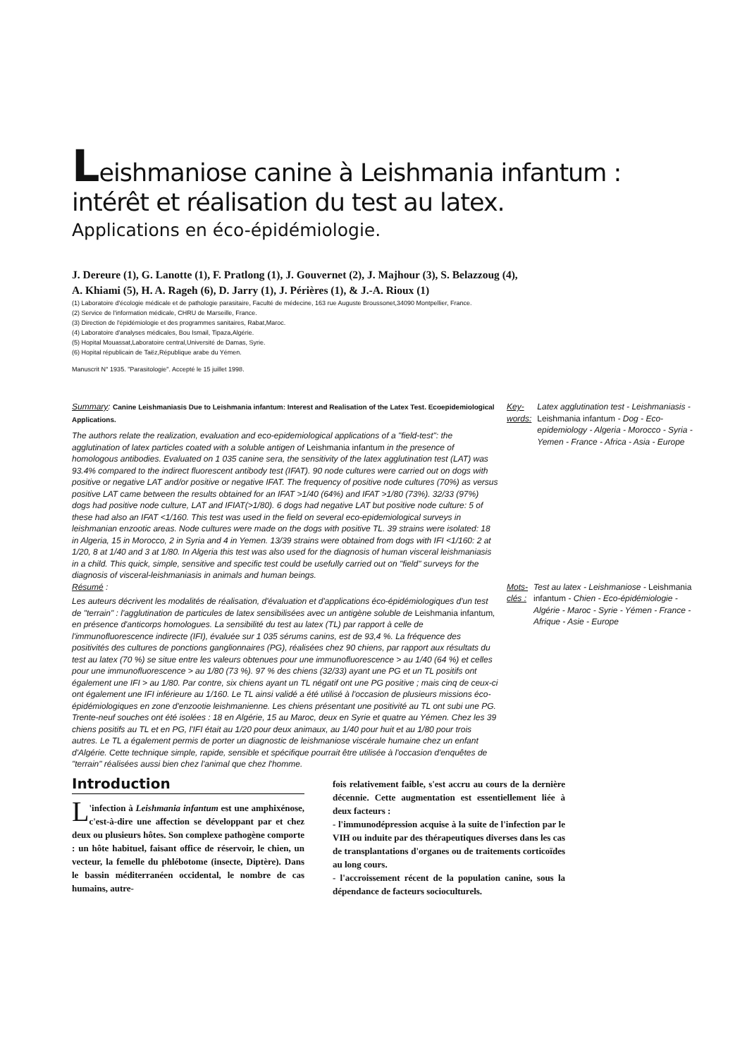Leishmaniose canine à Leishmania infantum :
intérêt et réalisation du test au latex.
Applications en éco-épidémiologie.
J. Dereure (1), G. Lanotte (1), F. Pratlong (1), J. Gouvernet (2), J. Majhour (3), S. Belazzoug (4),
A. Khiami (5), H. A. Rageh (6), D. Jarry (1), J. Périères (1), & J.-A. Rioux (1)
(1) Laboratoire d'écologie médicale et de pathologie parasitaire, Faculté de médecine, 163 rue Auguste Broussonet,34090 Montpellier, France.
(2) Service de l'information médicale, CHRU de Marseille, France.
(3) Direction de l'épidémiologie et des programmes sanitaires, Rabat,Maroc.
(4) Laboratoire d'analyses médicales, Bou Ismail, Tipaza,Algérie.
(5) Hopital Mouassat,Laboratoire central,Université de Damas, Syrie.
(6) Hopital républicain de Taëz,République arabe du Yémen.
Manuscrit N° 1935. "Parasitologie". Accepté le 15 juillet 1998.
Summary: Canine Leishmaniasis Due to Leishmania infantum: Interest and Realisation of the Latex Test. Ecoepidemiological Applications.
The authors relate the realization, evaluation and eco-epidemiological applications of a "field-test": the agglutination of latex particles coated with a soluble antigen of Leishmania infantum in the presence of homologous antibodies. Evaluated on 1 035 canine sera, the sensitivity of the latex agglutination test (LAT) was 93.4% compared to the indirect fluorescent antibody test (IFAT). 90 node cultures were carried out on dogs with positive or negative LAT and/or positive or negative IFAT. The frequency of positive node cultures (70%) as versus positive LAT came between the results obtained for an IFAT >1/40 (64%) and IFAT >1/80 (73%). 32/33 (97%) dogs had positive node culture, LAT and IFIAT(>1/80). 6 dogs had negative LAT but positive node culture: 5 of these had also an IFAT <1/160. This test was used in the field on several eco-epidemiological surveys in leishmanian enzootic areas. Node cultures were made on the dogs with positive TL. 39 strains were isolated: 18 in Algeria, 15 in Morocco, 2 in Syria and 4 in Yemen. 13/39 strains were obtained from dogs with IFI <1/160: 2 at 1/20, 8 at 1/40 and 3 at 1/80. In Algeria this test was also used for the diagnosis of human visceral leishmaniasis in a child. This quick, simple, sensitive and specific test could be usefully carried out on "field" surveys for the diagnosis of visceral-leishmaniasis in animals and human beings.
Key-words: Latex agglutination test - Leishmaniasis - Leishmania infantum - Dog - Eco-epidemiology - Algeria - Morocco - Syria - Yemen - France - Africa - Asia - Europe
Résumé :
Les auteurs décrivent les modalités de réalisation, d'évaluation et d'applications éco-épidémiologiques d'un test de "terrain" : l'agglutination de particules de latex sensibilisées avec un antigène soluble de Leishmania infantum, en présence d'anticorps homologues. La sensibilité du test au latex (TL) par rapport à celle de l'immunofluorescence indirecte (IFI), évaluée sur 1 035 sérums canins, est de 93,4 %. La fréquence des positivités des cultures de ponctions ganglionnaires (PG), réalisées chez 90 chiens, par rapport aux résultats du test au latex (70 %) se situe entre les valeurs obtenues pour une immunofluorescence > au 1/40 (64 %) et celles pour une immunofluorescence > au 1/80 (73 %). 97 % des chiens (32/33) ayant une PG et un TL positifs ont également une IFI > au 1/80. Par contre, six chiens ayant un TL négatif ont une PG positive ; mais cinq de ceux-ci ont également une IFI inférieure au 1/160. Le TL ainsi validé a été utilisé à l'occasion de plusieurs missions éco-épidémiologiques en zone d'enzootie leishmanienne. Les chiens présentant une positivité au TL ont subi une PG. Trente-neuf souches ont été isolées : 18 en Algérie, 15 au Maroc, deux en Syrie et quatre au Yémen. Chez les 39 chiens positifs au TL et en PG, l'IFI était au 1/20 pour deux animaux, au 1/40 pour huit et au 1/80 pour trois autres. Le TL a également permis de porter un diagnostic de leishmaniose viscérale humaine chez un enfant d'Algérie. Cette technique simple, rapide, sensible et spécifique pourrait être utilisée à l'occasion d'enquêtes de "terrain" réalisées aussi bien chez l'animal que chez l'homme.
Mots-clés : Test au latex - Leishmaniose - Leishmania infantum - Chien - Eco-épidémiologie - Algérie - Maroc - Syrie - Yémen - France - Afrique - Asie - Europe
Introduction
L 'infection à Leishmania infantum est une amphixénose, c'est-à-dire une affection se développant par et chez deux ou plusieurs hôtes. Son complexe pathogène comporte : un hôte habituel, faisant office de réservoir, le chien, un vecteur, la femelle du phlébotome (insecte, Diptère). Dans le bassin méditerranéen occidental, le nombre de cas humains, autre-
fois relativement faible, s'est accru au cours de la dernière décennie. Cette augmentation est essentiellement liée à deux facteurs :
- l'immunodépression acquise à la suite de l'infection par le VIH ou induite par des thérapeutiques diverses dans les cas de transplantations d'organes ou de traitements corticoïdes au long cours.
- l'accroissement récent de la population canine, sous la dépendance de facteurs socioculturels.